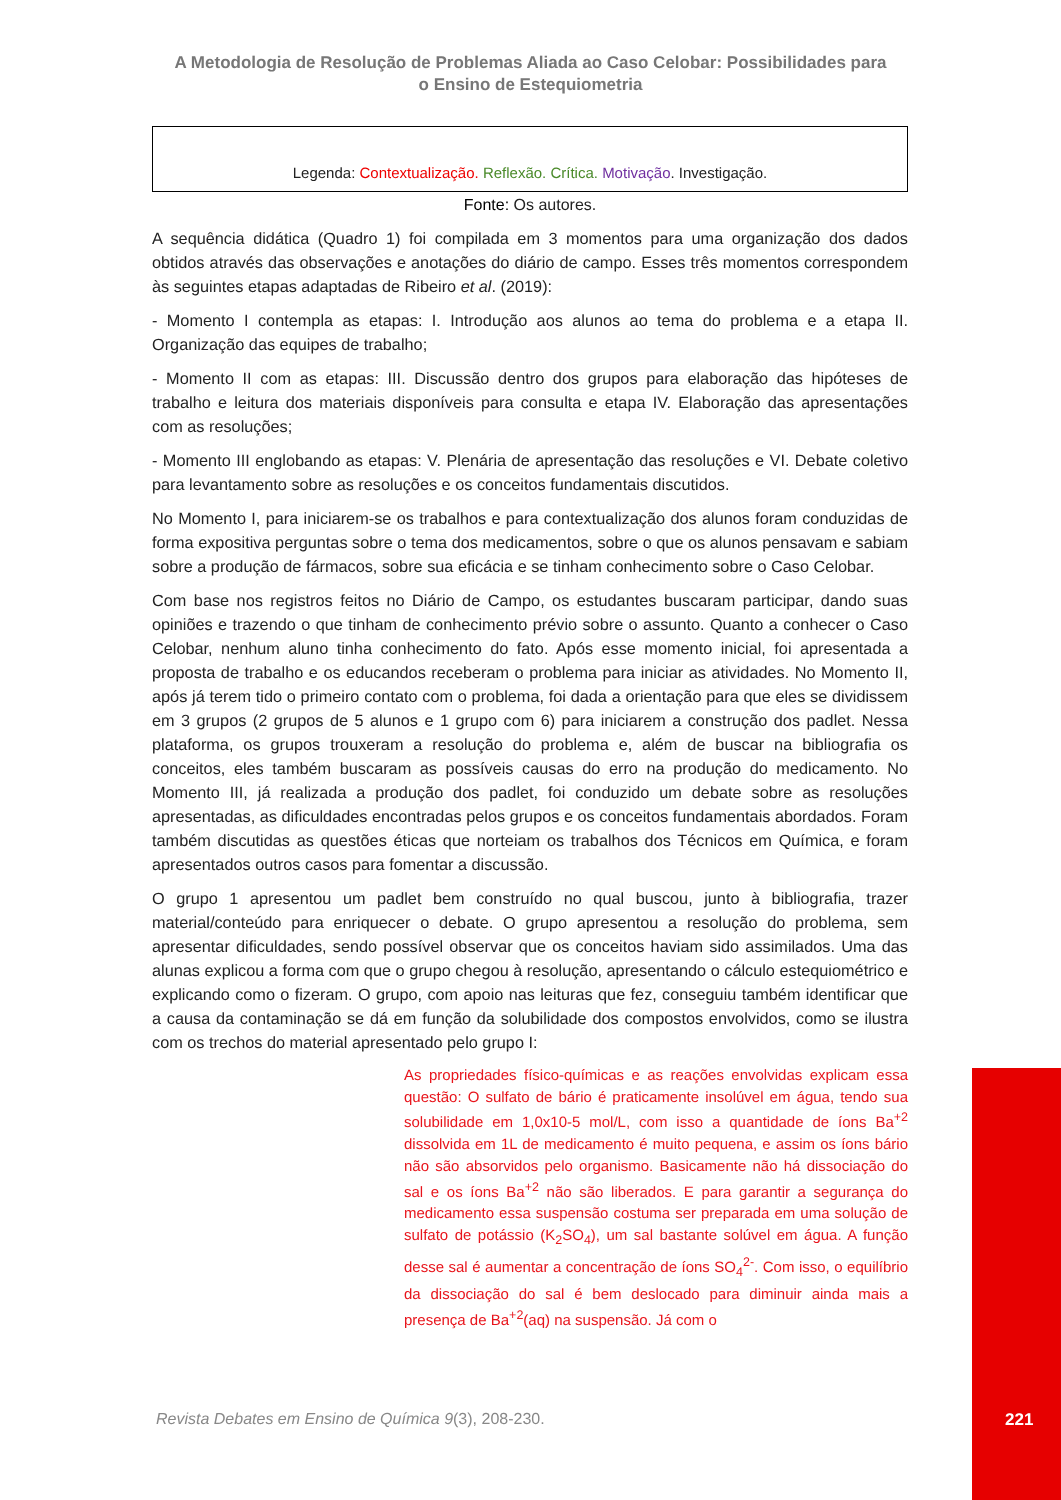A Metodologia de Resolução de Problemas Aliada ao Caso Celobar: Possibilidades para o Ensino de Estequiometria
Legenda: Contextualização. Reflexão. Crítica. Motivação. Investigação.
Fonte: Os autores.
A sequência didática (Quadro 1) foi compilada em 3 momentos para uma organização dos dados obtidos através das observações e anotações do diário de campo. Esses três momentos correspondem às seguintes etapas adaptadas de Ribeiro et al. (2019):
- Momento I contempla as etapas: I. Introdução aos alunos ao tema do problema e a etapa II. Organização das equipes de trabalho;
- Momento II com as etapas: III. Discussão dentro dos grupos para elaboração das hipóteses de trabalho e leitura dos materiais disponíveis para consulta e etapa IV. Elaboração das apresentações com as resoluções;
- Momento III englobando as etapas: V. Plenária de apresentação das resoluções e VI. Debate coletivo para levantamento sobre as resoluções e os conceitos fundamentais discutidos.
No Momento I, para iniciarem-se os trabalhos e para contextualização dos alunos foram conduzidas de forma expositiva perguntas sobre o tema dos medicamentos, sobre o que os alunos pensavam e sabiam sobre a produção de fármacos, sobre sua eficácia e se tinham conhecimento sobre o Caso Celobar.
Com base nos registros feitos no Diário de Campo, os estudantes buscaram participar, dando suas opiniões e trazendo o que tinham de conhecimento prévio sobre o assunto. Quanto a conhecer o Caso Celobar, nenhum aluno tinha conhecimento do fato. Após esse momento inicial, foi apresentada a proposta de trabalho e os educandos receberam o problema para iniciar as atividades. No Momento II, após já terem tido o primeiro contato com o problema, foi dada a orientação para que eles se dividissem em 3 grupos (2 grupos de 5 alunos e 1 grupo com 6) para iniciarem a construção dos padlet. Nessa plataforma, os grupos trouxeram a resolução do problema e, além de buscar na bibliografia os conceitos, eles também buscaram as possíveis causas do erro na produção do medicamento. No Momento III, já realizada a produção dos padlet, foi conduzido um debate sobre as resoluções apresentadas, as dificuldades encontradas pelos grupos e os conceitos fundamentais abordados. Foram também discutidas as questões éticas que norteiam os trabalhos dos Técnicos em Química, e foram apresentados outros casos para fomentar a discussão.
O grupo 1 apresentou um padlet bem construído no qual buscou, junto à bibliografia, trazer material/conteúdo para enriquecer o debate. O grupo apresentou a resolução do problema, sem apresentar dificuldades, sendo possível observar que os conceitos haviam sido assimilados. Uma das alunas explicou a forma com que o grupo chegou à resolução, apresentando o cálculo estequiométrico e explicando como o fizeram. O grupo, com apoio nas leituras que fez, conseguiu também identificar que a causa da contaminação se dá em função da solubilidade dos compostos envolvidos, como se ilustra com os trechos do material apresentado pelo grupo I:
As propriedades físico-químicas e as reações envolvidas explicam essa questão: O sulfato de bário é praticamente insolúvel em água, tendo sua solubilidade em 1,0x10-5 mol/L, com isso a quantidade de íons Ba<sup>+2</sup> dissolvida em 1L de medicamento é muito pequena, e assim os íons bário não são absorvidos pelo organismo. Basicamente não há dissociação do sal e os íons Ba<sup>+2</sup> não são liberados. E para garantir a segurança do medicamento essa suspensão costuma ser preparada em uma solução de sulfato de potássio (K<sub>2</sub>SO<sub>4</sub>), um sal bastante solúvel em água. A função desse sal é aumentar a concentração de íons SO<sub>4</sub><sup>2-</sup>. Com isso, o equilíbrio da dissociação do sal é bem deslocado para diminuir ainda mais a presença de Ba<sup>+2</sup>(aq) na suspensão. Já com o
Revista Debates em Ensino de Química 9(3), 208-230.
221